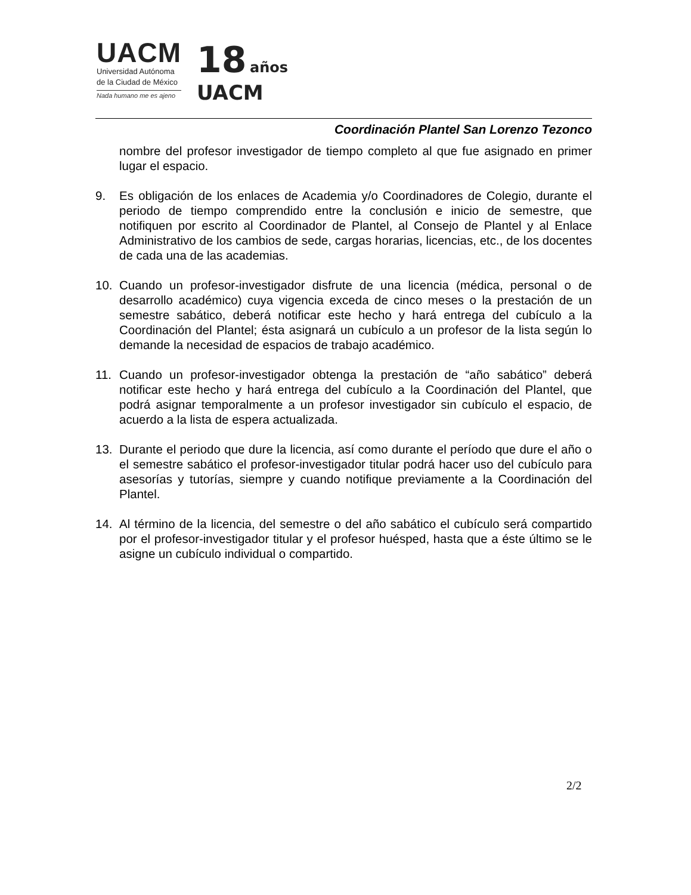UACM
Universidad Autónoma
de la Ciudad de México
Nada humano me es ajeno
18 años
UACM
Coordinación Plantel San Lorenzo Tezonco
nombre del profesor investigador de tiempo completo al que fue asignado en primer lugar el espacio.
9. Es obligación de los enlaces de Academia y/o Coordinadores de Colegio, durante el periodo de tiempo comprendido entre la conclusión e inicio de semestre, que notifiquen por escrito al Coordinador de Plantel, al Consejo de Plantel y al Enlace Administrativo de los cambios de sede, cargas horarias, licencias, etc., de los docentes de cada una de las academias.
10. Cuando un profesor-investigador disfrute de una licencia (médica, personal o de desarrollo académico) cuya vigencia exceda de cinco meses o la prestación de un semestre sabático, deberá notificar este hecho y hará entrega del cubículo a la Coordinación del Plantel; ésta asignará un cubículo a un profesor de la lista según lo demande la necesidad de espacios de trabajo académico.
11. Cuando un profesor-investigador obtenga la prestación de “año sabático” deberá notificar este hecho y hará entrega del cubículo a la Coordinación del Plantel, que podrá asignar temporalmente a un profesor investigador sin cubículo el espacio, de acuerdo a la lista de espera actualizada.
13. Durante el periodo que dure la licencia, así como durante el período que dure el año o el semestre sabático el profesor-investigador titular podrá hacer uso del cubículo para asesorías y tutorías, siempre y cuando notifique previamente a la Coordinación del Plantel.
14. Al término de la licencia, del semestre o del año sabático el cubículo será compartido por el profesor-investigador titular y el profesor huésped, hasta que a éste último se le asigne un cubículo individual o compartido.
2/2